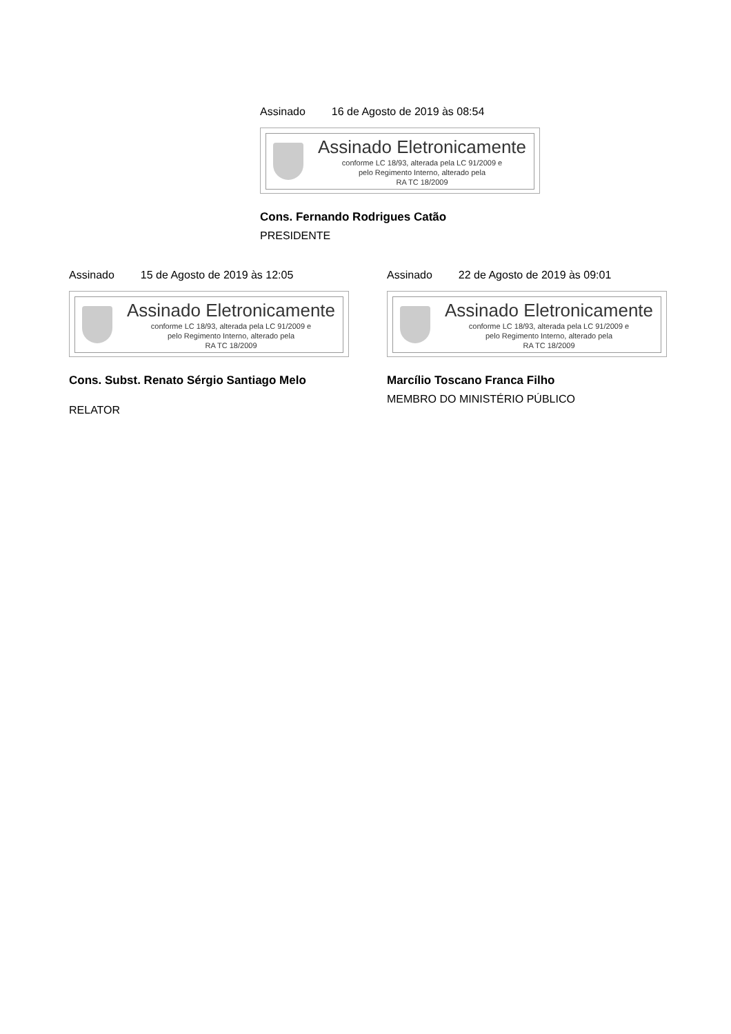Assinado 16 de Agosto de 2019 às 08:54
Assinado Eletronicamente
conforme LC 18/93, alterada pela LC 91/2009 e
pelo Regimento Interno, alterado pela
RA TC 18/2009
Cons. Fernando Rodrigues Catão
PRESIDENTE
Assinado 15 de Agosto de 2019 às 12:05
Assinado Eletronicamente
conforme LC 18/93, alterada pela LC 91/2009 e
pelo Regimento Interno, alterado pela
RA TC 18/2009
Cons. Subst. Renato Sérgio Santiago Melo
RELATOR
Assinado 22 de Agosto de 2019 às 09:01
Assinado Eletronicamente
conforme LC 18/93, alterada pela LC 91/2009 e
pelo Regimento Interno, alterado pela
RA TC 18/2009
Marcílio Toscano Franca Filho
MEMBRO DO MINISTÉRIO PÚBLICO